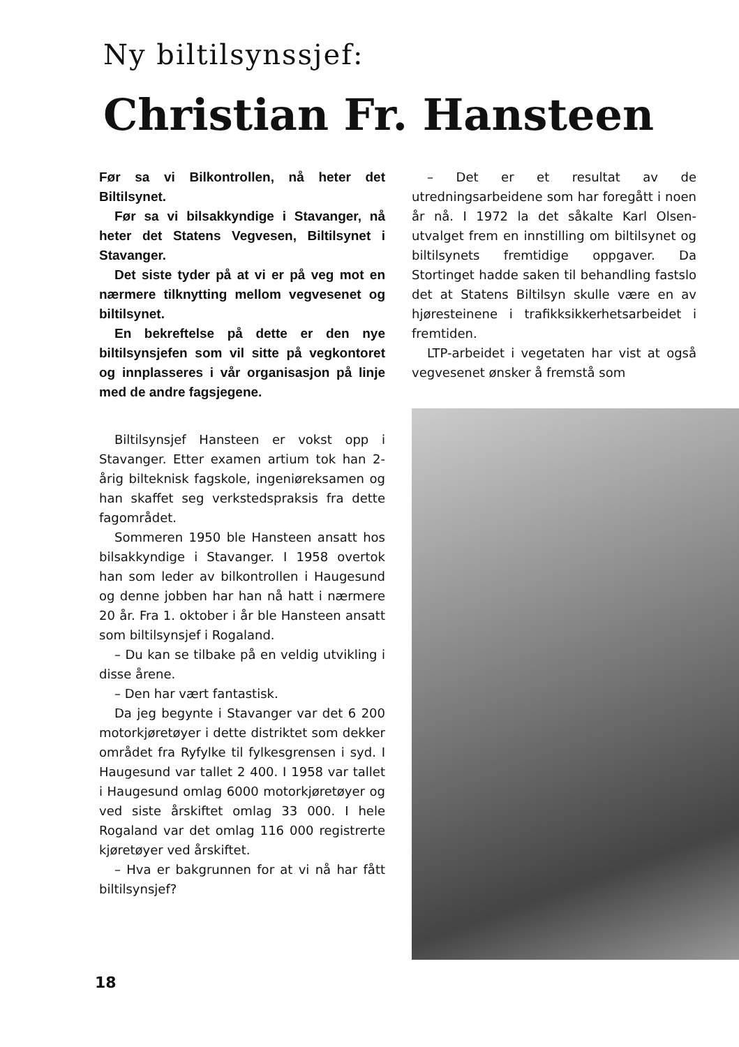Ny biltilsynssjef:
Christian Fr. Hansteen
Før sa vi Bilkontrollen, nå heter det Biltilsynet.
Før sa vi bilsakkyndige i Stavanger, nå heter det Statens Vegvesen, Biltilsynet i Stavanger.
Det siste tyder på at vi er på veg mot en nærmere tilknytting mellom vegvesenet og biltilsynet.
En bekreftelse på dette er den nye biltilsynsjefen som vil sitte på vegkontoret og innplasseres i vår organisasjon på linje med de andre fagsjegene.
Biltilsynsjef Hansteen er vokst opp i Stavanger. Etter examen artium tok han 2-årig bilteknisk fagskole, ingeniøreksamen og han skaffet seg verkstedspraksis fra dette fagområdet.
Sommeren 1950 ble Hansteen ansatt hos bilsakkyndige i Stavanger. I 1958 overtok han som leder av bilkontrollen i Haugesund og denne jobben har han nå hatt i nærmere 20 år. Fra 1. oktober i år ble Hansteen ansatt som biltilsynsjef i Rogaland.
– Du kan se tilbake på en veldig utvikling i disse årene.
– Den har vært fantastisk.
Da jeg begynte i Stavanger var det 6 200 motorkjøretøyer i dette distriktet som dekker området fra Ryfylke til fylkesgrensen i syd. I Haugesund var tallet 2 400. I 1958 var tallet i Haugesund omlag 6000 motorkjøretøyer og ved siste årskiftet omlag 33 000. I hele Rogaland var det omlag 116 000 registrerte kjøretøyer ved årskiftet.
– Hva er bakgrunnen for at vi nå har fått biltilsynsjef?
– Det er et resultat av de utredningsarbeidene som har foregått i noen år nå. I 1972 la det såkalte Karl Olsen-utvalget frem en innstilling om biltilsynet og biltilsynets fremtidige oppgaver. Da Stortinget hadde saken til behandling fastslo det at Statens Biltilsyn skulle være en av hjøresteinene i trafikksikkerhetsarbeidet i fremtiden.
LTP-arbeidet i vegetaten har vist at også vegvesenet ønsker å fremstå som
18